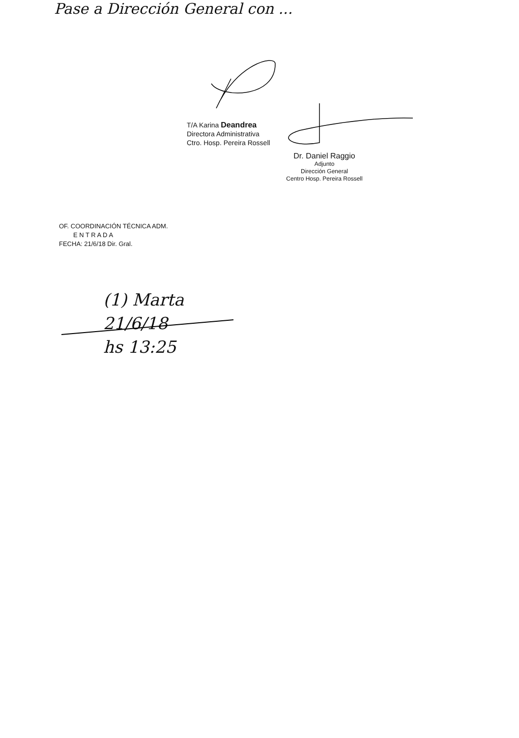Pase a Dirección General con ...
T/A Karina Deandrea
Directora Administrativa
Ctro. Hosp. Pereira Rossell
Dr. Daniel Raggio
Adjunto
Dirección General
Centro Hosp. Pereira Rossell
OF. COORDINACIÓN TÉCNICA ADM.
E N T R A D A
FECHA: 21/6/18 Dir. Gral.
(1) Marta
21/6/18
hs 13:25